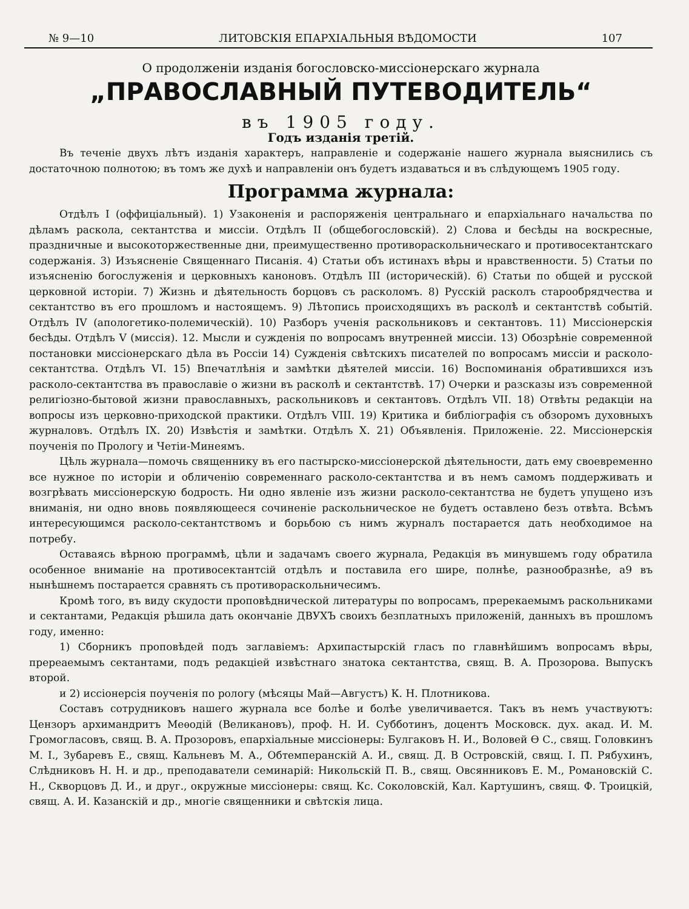№ 9—10 ЛИТОВСКІЯ ЕПАРХІАЛЬНЫЯ ВѢДОМОСТИ 107
О продолженіи изданія богословско-миссіонерскаго журнала
„ПРАВОСЛАВНЫЙ ПУТЕВОДИТЕЛЬ“
въ 1905 году.
Годъ изданія третій.
Въ теченіе двухъ лѣтъ изданія характеръ, направленіе и содержаніе нашего журнала выяснились съ достаточною полнотою; въ томъ же духѣ и направленіи онъ будетъ издаваться и въ слѣдующемъ 1905 году.
Программа журнала:
Отдѣлъ I (оффиціальный). 1) Узаконенія и распоряженія центральнаго и епархіальнаго начальства по дѣламъ раскола, сектантства и миссіи. Отдѣлъ II (общебогословскій). 2) Слова и бесѣды на воскресные, праздничные и высокоторжественные дни, преимущественно противораскольническаго и противосектантскаго содержанія. 3) Изъясненіе Священнаго Писанія. 4) Статьи объ истинахъ вѣры и нравственности. 5) Статьи по изъясненію богослуженія и церковныхъ каноновъ. Отдѣлъ III (историческій). 6) Статьи по общей и русской церковной исторіи. 7) Жизнь и дѣятельность борцовъ съ расколомъ. 8) Русскій расколъ старообрядчества и сектантство въ его прошломъ и настоящемъ. 9) Лѣтопись происходящихъ въ расколѣ и сектантствѣ событій. Отдѣлъ IV (апологетико-полемическій). 10) Разборъ ученія раскольниковъ и сектантовъ. 11) Миссіонерскія бесѣды. Отдѣлъ V (миссія). 12. Мысли и сужденія по вопросамъ внутренней миссіи. 13) Обозрѣніе современной постановки миссіонерскаго дѣла въ Россіи 14) Сужденія свѣтскихъ писателей по вопросамъ миссіи и расколо-сектантства. Отдѣлъ VI. 15) Впечатлѣнія и замѣтки дѣятелей миссіи. 16) Воспоминанія обратившихся изъ расколо-сектантства въ православіе о жизни въ расколѣ и сектантствѣ. 17) Очерки и разсказы изъ современной религіозно-бытовой жизни православныхъ, раскольниковъ и сектантовъ. Отдѣлъ VII. 18) Отвѣты редакціи на вопросы изъ церковно-приходской практики. Отдѣлъ VIII. 19) Критика и библіографія съ обзоромъ духовныхъ журналовъ. Отдѣлъ IX. 20) Извѣстія и замѣтки. Отдѣлъ X. 21) Объявленія. Приложеніе. 22. Миссіонерскія поученія по Прологу и Четіи-Минеямъ.
Цѣль журнала—помочь священнику въ его пастырско-миссіонерской дѣятельности, дать ему своевременно все нужное по исторіи и обличенію современнаго расколо-сектантства и въ немъ самомъ поддерживать и возгрѣвать миссіонерскую бодрость. Ни одно явленіе изъ жизни расколо-сектантства не будетъ упущено изъ вниманія, ни одно вновь появляющееся сочиненіе раскольническое не будетъ оставлено безъ отвѣта. Всѣмъ интересующимся расколо-сектантствомъ и борьбою съ нимъ журналъ постарается дать необходимое на потребу.
Оставаясь вѣрною программѣ, цѣли и задачамъ своего журнала, Редакція въ минувшемъ году обратила особенное вниманіе на противосектантсій отдѣлъ и поставила его шире, полнѣе, разнообразнѣе, а9 въ нынѣшнемъ постарается сравнять съ противораскольничесимъ.
Кромѣ того, въ виду скудости проповѣднической литературы по вопросамъ, пререкаемымъ раскольниками и сектантами, Редакція рѣшила дать окончаніе ДВУХЪ своихъ безплатныхъ приложеній, данныхъ въ прошломъ году, именно:
1) Сборникъ проповѣдей подъ заглавіемъ: Архипастырскій гласъ по главнѣйшимъ вопросамъ вѣры, пререаемымъ сектантами, подъ редакціей извѣстнаго знатока сектантства, свящ. В. А. Прозорова. Выпускъ второй.
и 2) иссіонерсія поученія по рологу (мѣсяцы Май—Августъ) К. Н. Плотникова.
Составъ сотрудниковъ нашего журнала все болѣе и болѣе увеличивается. Такъ въ немъ участвуютъ: Цензоръ архимандритъ Меѳодій (Великановъ), проф. Н. И. Субботинъ, доцентъ Московск. дух. акад. И. М. Громогласовъ, свящ. В. А. Прозоровъ, епархіальные миссіонеры: Булгаковъ Н. И., Воловей Ѳ С., свящ. Головкинъ М. I., Зубаревъ Е., свящ. Кальневъ М. А., Обтемперанскій А. И., свящ. Д. В Островскій, свящ. I. П. Рябухинъ, Слѣдниковъ Н. Н. и др., преподаватели семинарій: Никольскій П. В., свящ. Овсянниковъ Е. М., Романовскій С. Н., Скворцовъ Д. И., и друг., окружные миссіонеры: свящ. Кс. Соколовскій, Кал. Картушинъ, свящ. Ф. Троицкій, свящ. А. И. Казанскій и др., многіе священники и свѣтскія лица.